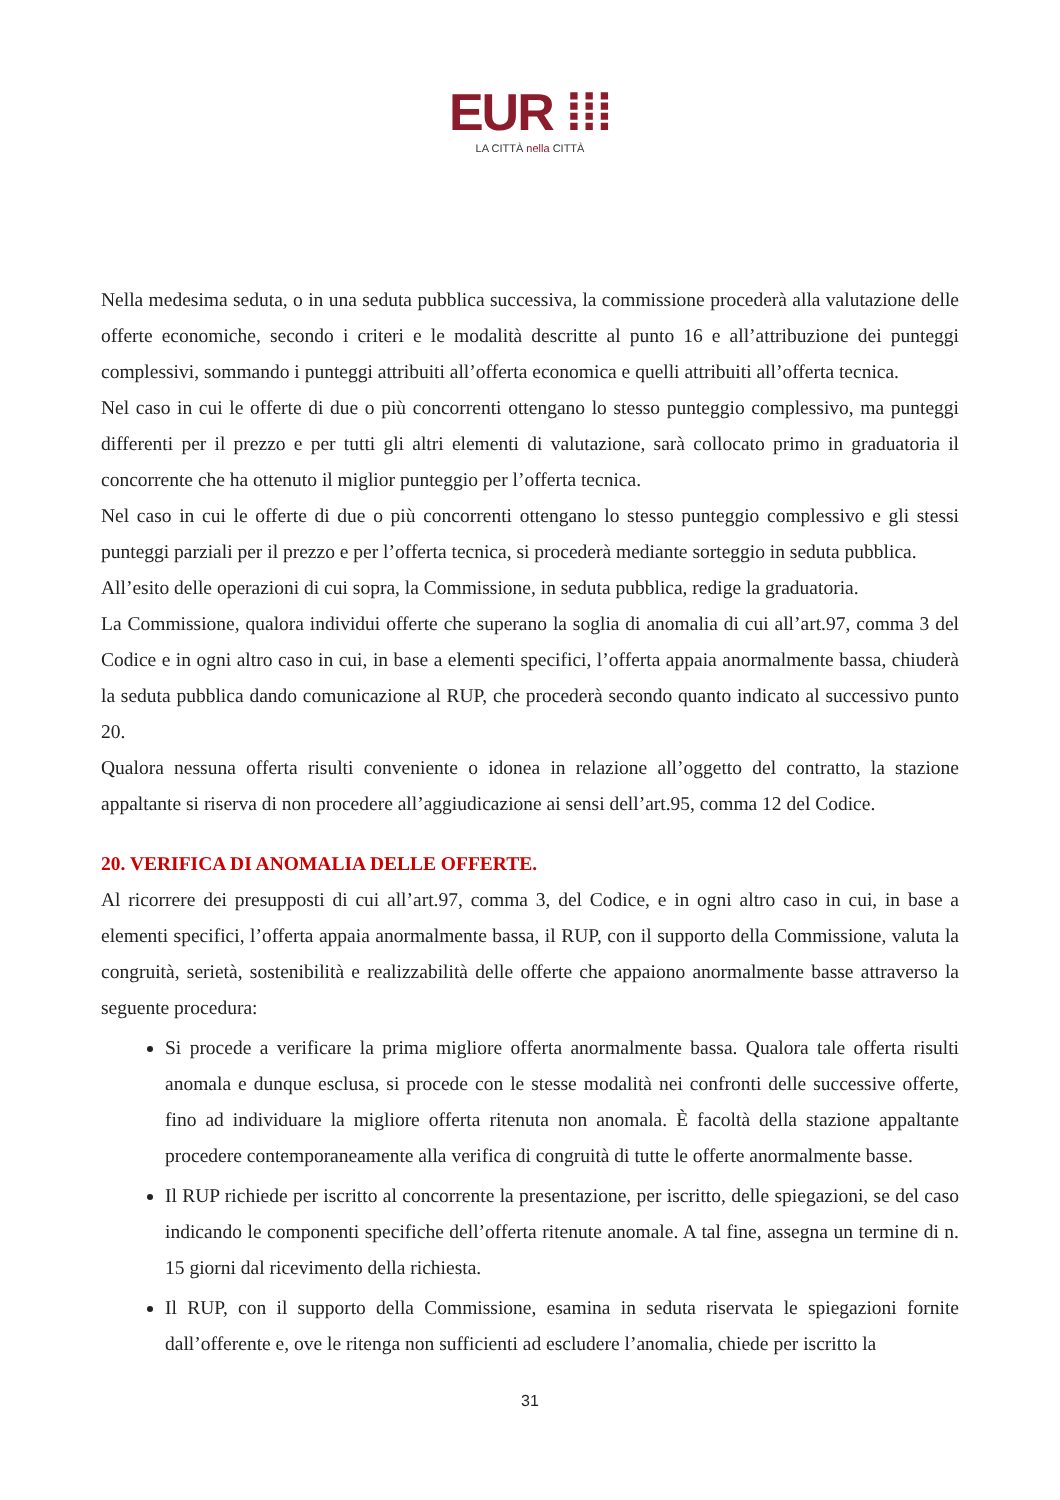EUR ⁞⁞⁞
LA CITTÀ nella CITTÀ
Nella medesima seduta, o in una seduta pubblica successiva, la commissione procederà alla valutazione delle offerte economiche, secondo i criteri e le modalità descritte al punto 16 e all’attribuzione dei punteggi complessivi, sommando i punteggi attribuiti all’offerta economica e quelli attribuiti all’offerta tecnica.
Nel caso in cui le offerte di due o più concorrenti ottengano lo stesso punteggio complessivo, ma punteggi differenti per il prezzo e per tutti gli altri elementi di valutazione, sarà collocato primo in graduatoria il concorrente che ha ottenuto il miglior punteggio per l’offerta tecnica.
Nel caso in cui le offerte di due o più concorrenti ottengano lo stesso punteggio complessivo e gli stessi punteggi parziali per il prezzo e per l’offerta tecnica, si procederà mediante sorteggio in seduta pubblica.
All’esito delle operazioni di cui sopra, la Commissione, in seduta pubblica, redige la graduatoria.
La Commissione, qualora individui offerte che superano la soglia di anomalia di cui all’art.97, comma 3 del Codice e in ogni altro caso in cui, in base a elementi specifici, l’offerta appaia anormalmente bassa, chiuderà la seduta pubblica dando comunicazione al RUP, che procederà secondo quanto indicato al successivo punto 20.
Qualora nessuna offerta risulti conveniente o idonea in relazione all’oggetto del contratto, la stazione appaltante si riserva di non procedere all’aggiudicazione ai sensi dell’art.95, comma 12 del Codice.
20. VERIFICA DI ANOMALIA DELLE OFFERTE.
Al ricorrere dei presupposti di cui all’art.97, comma 3, del Codice, e in ogni altro caso in cui, in base a elementi specifici, l’offerta appaia anormalmente bassa, il RUP, con il supporto della Commissione, valuta la congruità, serietà, sostenibilità e realizzabilità delle offerte che appaiono anormalmente basse attraverso la seguente procedura:
Si procede a verificare la prima migliore offerta anormalmente bassa. Qualora tale offerta risulti anomala e dunque esclusa, si procede con le stesse modalità nei confronti delle successive offerte, fino ad individuare la migliore offerta ritenuta non anomala. È facoltà della stazione appaltante procedere contemporaneamente alla verifica di congruità di tutte le offerte anormalmente basse.
Il RUP richiede per iscritto al concorrente la presentazione, per iscritto, delle spiegazioni, se del caso indicando le componenti specifiche dell’offerta ritenute anomale. A tal fine, assegna un termine di n. 15 giorni dal ricevimento della richiesta.
Il RUP, con il supporto della Commissione, esamina in seduta riservata le spiegazioni fornite dall’offerente e, ove le ritenga non sufficienti ad escludere l’anomalia, chiede per iscritto la
31